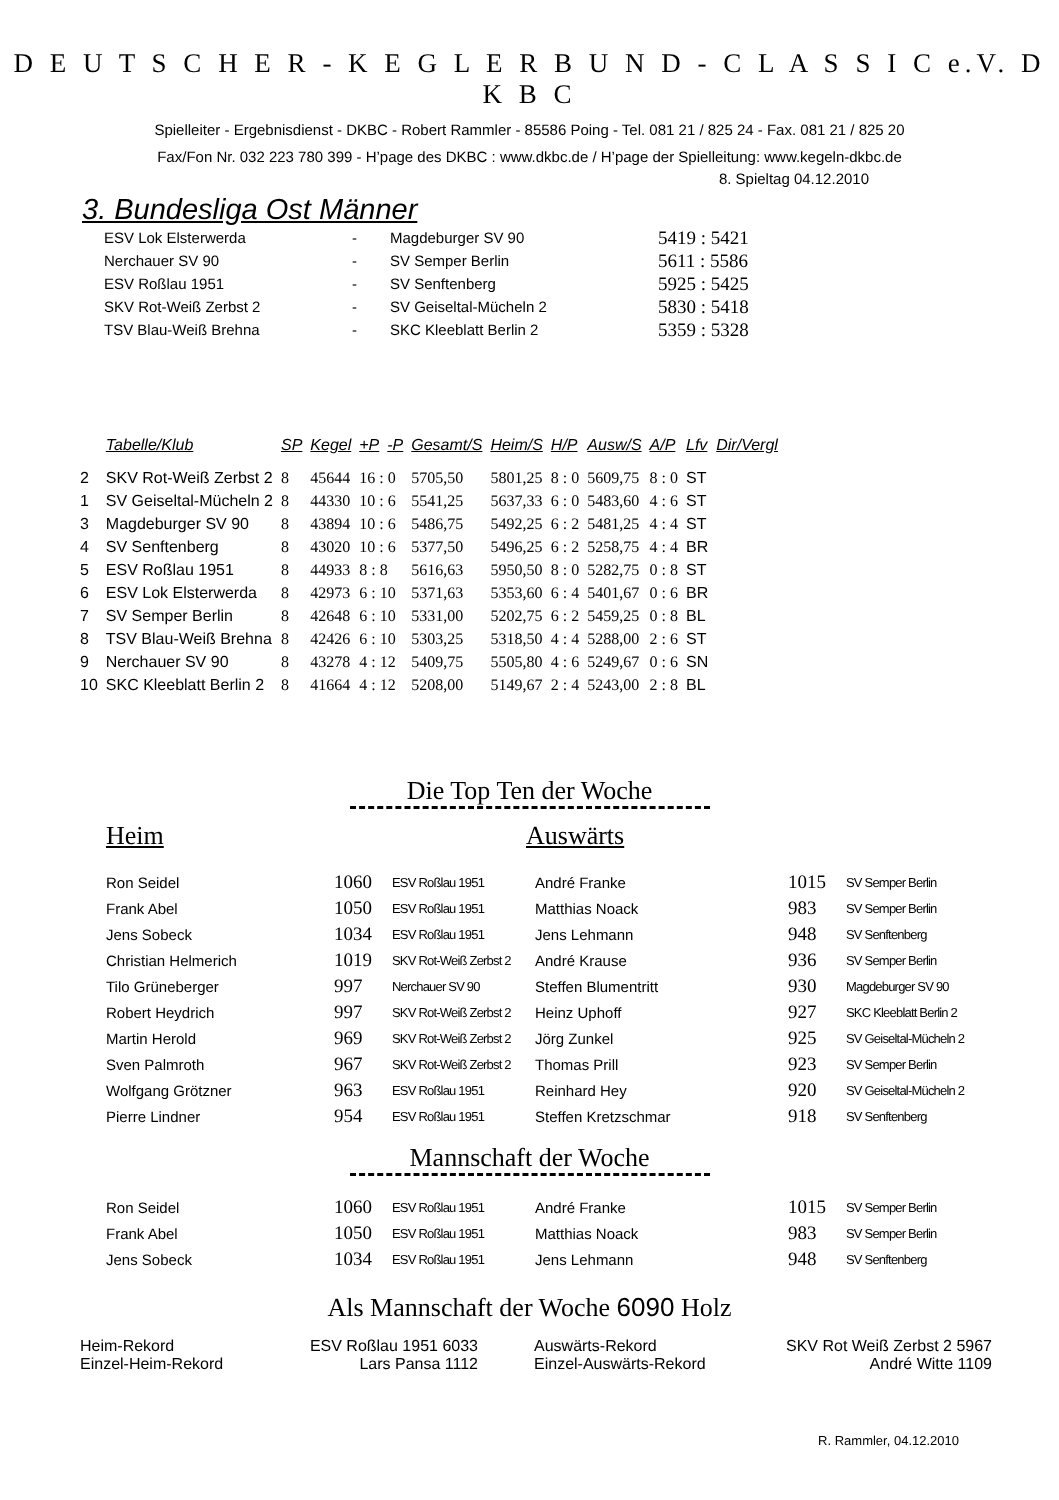D E U T S C H E R - K E G L E R B U N D - C L A S S I C e.V. D K B C
Spielleiter - Ergebnisdienst - DKBC - Robert Rammler - 85586 Poing - Tel. 081 21 / 825 24 - Fax. 081 21 / 825 20
Fax/Fon Nr. 032 223 780 399 - H’page des DKBC : www.dkbc.de / H’page der Spielleitung: www.kegeln-dkbc.de
8. Spieltag 04.12.2010
3. Bundesliga Ost Männer
| ESV Lok Elsterwerda | - | Magdeburger SV 90 | 5419 : 5421 |
| Nerchauer SV 90 | - | SV Semper Berlin | 5611 : 5586 |
| ESV Roßlau 1951 | - | SV Senftenberg | 5925 : 5425 |
| SKV Rot-Weiß Zerbst 2 | - | SV Geiseltal-Mücheln 2 | 5830 : 5418 |
| TSV Blau-Weiß Brehna | - | SKC Kleeblatt Berlin 2 | 5359 : 5328 |
| | Tabelle/Klub | SP | Kegel | +P | -P | Gesamt/S | Heim/S | H/P | Ausw/S | A/P | Lfv | Dir/Vergl |
| --- | --- | --- | --- | --- | --- | --- | --- | --- | --- | --- | --- | --- |
| 2 | SKV Rot-Weiß Zerbst 2 | 8 | 45644 | 16 : 0 | | 5705,50 | 5801,25 | 8 : 0 | 5609,75 | 8 : 0 | ST | |
| 1 | SV Geiseltal-Mücheln 2 | 8 | 44330 | 10 : 6 | | 5541,25 | 5637,33 | 6 : 0 | 5483,60 | 4 : 6 | ST | |
| 3 | Magdeburger SV 90 | 8 | 43894 | 10 : 6 | | 5486,75 | 5492,25 | 6 : 2 | 5481,25 | 4 : 4 | ST | |
| 4 | SV Senftenberg | 8 | 43020 | 10 : 6 | | 5377,50 | 5496,25 | 6 : 2 | 5258,75 | 4 : 4 | BR | |
| 5 | ESV Roßlau 1951 | 8 | 44933 | 8 : 8 | | 5616,63 | 5950,50 | 8 : 0 | 5282,75 | 0 : 8 | ST | |
| 6 | ESV Lok Elsterwerda | 8 | 42973 | 6 : 10 | | 5371,63 | 5353,60 | 6 : 4 | 5401,67 | 0 : 6 | BR | |
| 7 | SV Semper Berlin | 8 | 42648 | 6 : 10 | | 5331,00 | 5202,75 | 6 : 2 | 5459,25 | 0 : 8 | BL | |
| 8 | TSV Blau-Weiß Brehna | 8 | 42426 | 6 : 10 | | 5303,25 | 5318,50 | 4 : 4 | 5288,00 | 2 : 6 | ST | |
| 9 | Nerchauer SV 90 | 8 | 43278 | 4 : 12 | | 5409,75 | 5505,80 | 4 : 6 | 5249,67 | 0 : 6 | SN | |
| 10 | SKC Kleeblatt Berlin 2 | 8 | 41664 | 4 : 12 | | 5208,00 | 5149,67 | 2 : 4 | 5243,00 | 2 : 8 | BL | |
Die Top Ten der Woche
Heim Auswärts
| Ron Seidel | 1060 | ESV Roßlau 1951 | André Franke | 1015 | SV Semper Berlin |
| Frank Abel | 1050 | ESV Roßlau 1951 | Matthias Noack | 983 | SV Semper Berlin |
| Jens Sobeck | 1034 | ESV Roßlau 1951 | Jens Lehmann | 948 | SV Senftenberg |
| Christian Helmerich | 1019 | SKV Rot-Weiß Zerbst 2 | André Krause | 936 | SV Semper Berlin |
| Tilo Grüneberger | 997 | Nerchauer SV 90 | Steffen Blumentritt | 930 | Magdeburger SV 90 |
| Robert Heydrich | 997 | SKV Rot-Weiß Zerbst 2 | Heinz Uphoff | 927 | SKC Kleeblatt Berlin 2 |
| Martin Herold | 969 | SKV Rot-Weiß Zerbst 2 | Jörg Zunkel | 925 | SV Geiseltal-Mücheln 2 |
| Sven Palmroth | 967 | SKV Rot-Weiß Zerbst 2 | Thomas Prill | 923 | SV Semper Berlin |
| Wolfgang Grötzner | 963 | ESV Roßlau 1951 | Reinhard Hey | 920 | SV Geiseltal-Mücheln 2 |
| Pierre Lindner | 954 | ESV Roßlau 1951 | Steffen Kretzschmar | 918 | SV Senftenberg |
Mannschaft der Woche
| Ron Seidel | 1060 | ESV Roßlau 1951 | André Franke | 1015 | SV Semper Berlin |
| Frank Abel | 1050 | ESV Roßlau 1951 | Matthias Noack | 983 | SV Semper Berlin |
| Jens Sobeck | 1034 | ESV Roßlau 1951 | Jens Lehmann | 948 | SV Senftenberg |
Als Mannschaft der Woche 6090 Holz
| Heim-Rekord | ESV Roßlau 1951 6033 | | Auswärts-Rekord | SKV Rot Weiß Zerbst 2 5967 |
| Einzel-Heim-Rekord | Lars Pansa 1112 | | Einzel-Auswärts-Rekord | André Witte 1109 |
R. Rammler, 04.12.2010